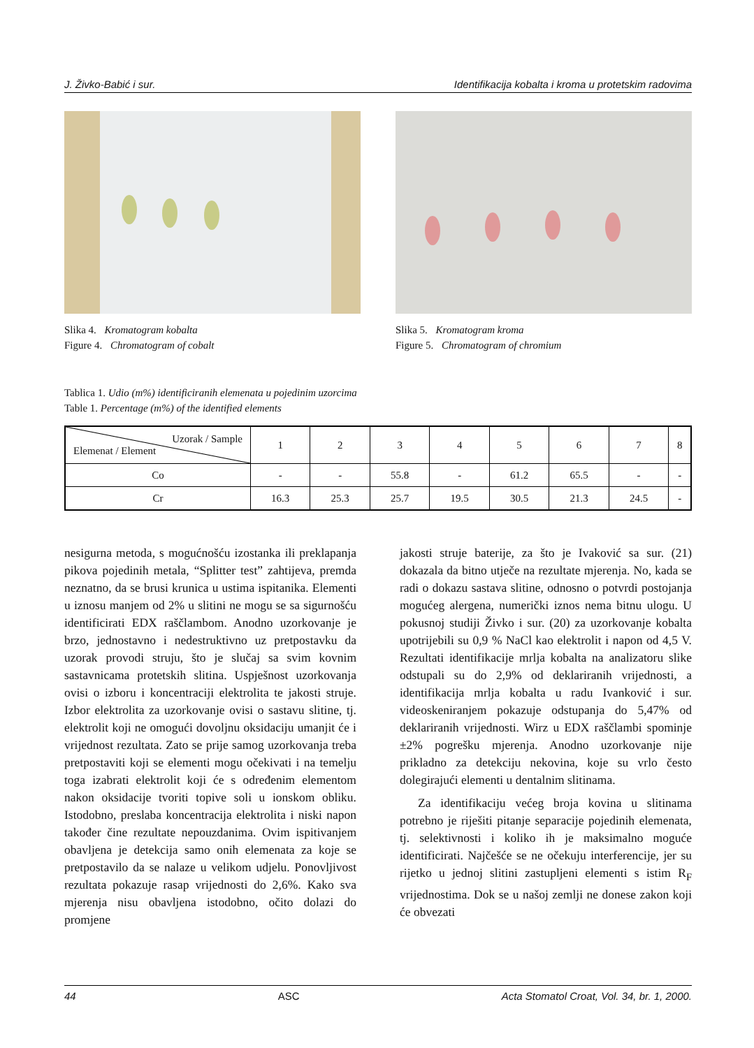J. Živko-Babić i sur. Identifikacija kobalta i kroma u protetskim radovima
Slika 4. Kromatogram kobalta
Figure 4. Chromatogram of cobalt
Slika 5. Kromatogram kroma
Figure 5. Chromatogram of chromium
Tablica 1. Udio (m%) identificiranih elemenata u pojedinim uzorcima
Table 1. Percentage (m%) of the identified elements
| Uzorak / Sample Elemenat / Element | 1 | 2 | 3 | 4 | 5 | 6 | 7 | 8 |
| Co | - | - | 55.8 | - | 61.2 | 65.5 | - | - |
| Cr | 16.3 | 25.3 | 25.7 | 19.5 | 30.5 | 21.3 | 24.5 | - |
nesigurna metoda, s mogućnošću izostanka ili preklapanja pikova pojedinih metala, “Splitter test” zahtijeva, premda neznatno, da se brusi krunica u ustima ispitanika. Elementi u iznosu manjem od 2% u slitini ne mogu se sa sigurnošću identificirati EDX raščlambom. Anodno uzorkovanje je brzo, jednostavno i nedestruktivno uz pretpostavku da uzorak provodi struju, što je slučaj sa svim kovnim sastavnicama protetskih slitina. Uspješnost uzorkovanja ovisi o izboru i koncentraciji elektrolita te jakosti struje. Izbor elektrolita za uzorkovanje ovisi o sastavu slitine, tj. elektrolit koji ne omogući dovoljnu oksidaciju umanjit će i vrijednost rezultata. Zato se prije samog uzorkovanja treba pretpostaviti koji se elementi mogu očekivati i na temelju toga izabrati elektrolit koji će s određenim elementom nakon oksidacije tvoriti topive soli u ionskom obliku. Istodobno, preslaba koncentracija elektrolita i niski napon također čine rezultate nepouzdanima. Ovim ispitivanjem obavljena je detekcija samo onih elemenata za koje se pretpostavilo da se nalaze u velikom udjelu. Ponovljivost rezultata pokazuje rasap vrijednosti do 2,6%. Kako sva mjerenja nisu obavljena istodobno, očito dolazi do promjene
jakosti struje baterije, za što je Ivaković sa sur. (21) dokazala da bitno utječe na rezultate mjerenja. No, kada se radi o dokazu sastava slitine, odnosno o potvrdi postojanja mogućeg alergena, numerički iznos nema bitnu ulogu. U pokusnoj studiji Živko i sur. (20) za uzorkovanje kobalta upotrijebili su 0,9 % NaCl kao elektrolit i napon od 4,5 V. Rezultati identifikacije mrlja kobalta na analizatoru slike odstupali su do 2,9% od deklariranih vrijednosti, a identifikacija mrlja kobalta u radu Ivanković i sur. videoskeniranjem pokazuje odstupanja do 5,47% od deklariranih vrijednosti. Wirz u EDX raščlambi spominje ±2% pogrešku mjerenja. Anodno uzorkovanje nije prikladno za detekciju nekovina, koje su vrlo često dolegirajući elementi u dentalnim slitinama.
Za identifikaciju većeg broja kovina u slitinama potrebno je riješiti pitanje separacije pojedinih elemenata, tj. selektivnosti i koliko ih je maksimalno moguće identificirati. Najčešće se ne očekuju interferencije, jer su rijetko u jednoj slitini zastupljeni elementi s istim R<sub>F</sub> vrijednostima. Dok se u našoj zemlji ne donese zakon koji će obvezati
44 ASC Acta Stomatol Croat, Vol. 34, br. 1, 2000.